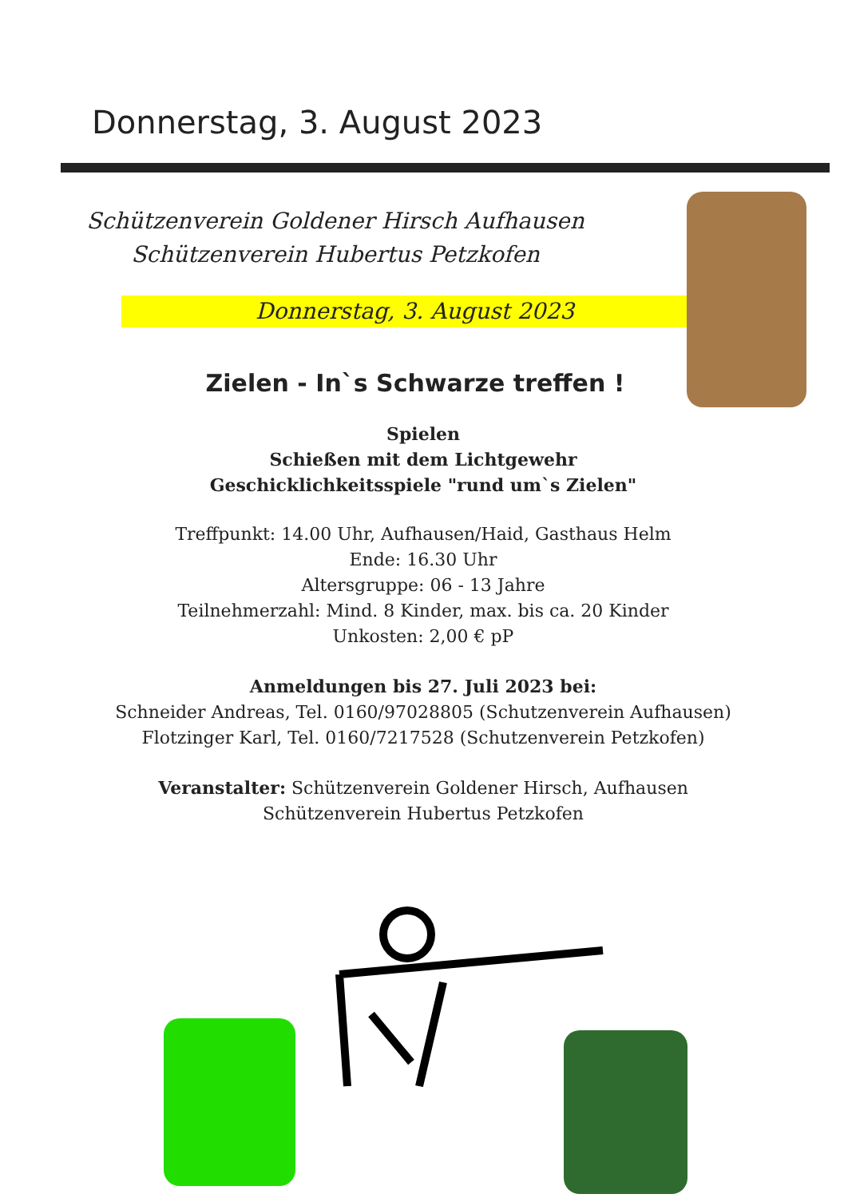Donnerstag, 3. August 2023
Schützenverein Goldener Hirsch Aufhausen
Schützenverein Hubertus Petzkofen
Donnerstag, 3. August 2023
Zielen - In`s Schwarze treffen !
Spielen
Schießen mit dem Lichtgewehr
Geschicklichkeitsspiele "rund um`s Zielen"
Treffpunkt: 14.00 Uhr, Aufhausen/Haid, Gasthaus Helm
Ende: 16.30 Uhr
Altersgruppe: 06 - 13 Jahre
Teilnehmerzahl: Mind. 8 Kinder, max. bis ca. 20 Kinder
Unkosten: 2,00 € pP
Anmeldungen bis 27. Juli 2023 bei:
Schneider Andreas, Tel. 0160/97028805 (Schutzenverein Aufhausen)
Flotzinger Karl, Tel. 0160/7217528 (Schutzenverein Petzkofen)
Veranstalter: Schützenverein Goldener Hirsch, Aufhausen
Schützenverein Hubertus Petzkofen